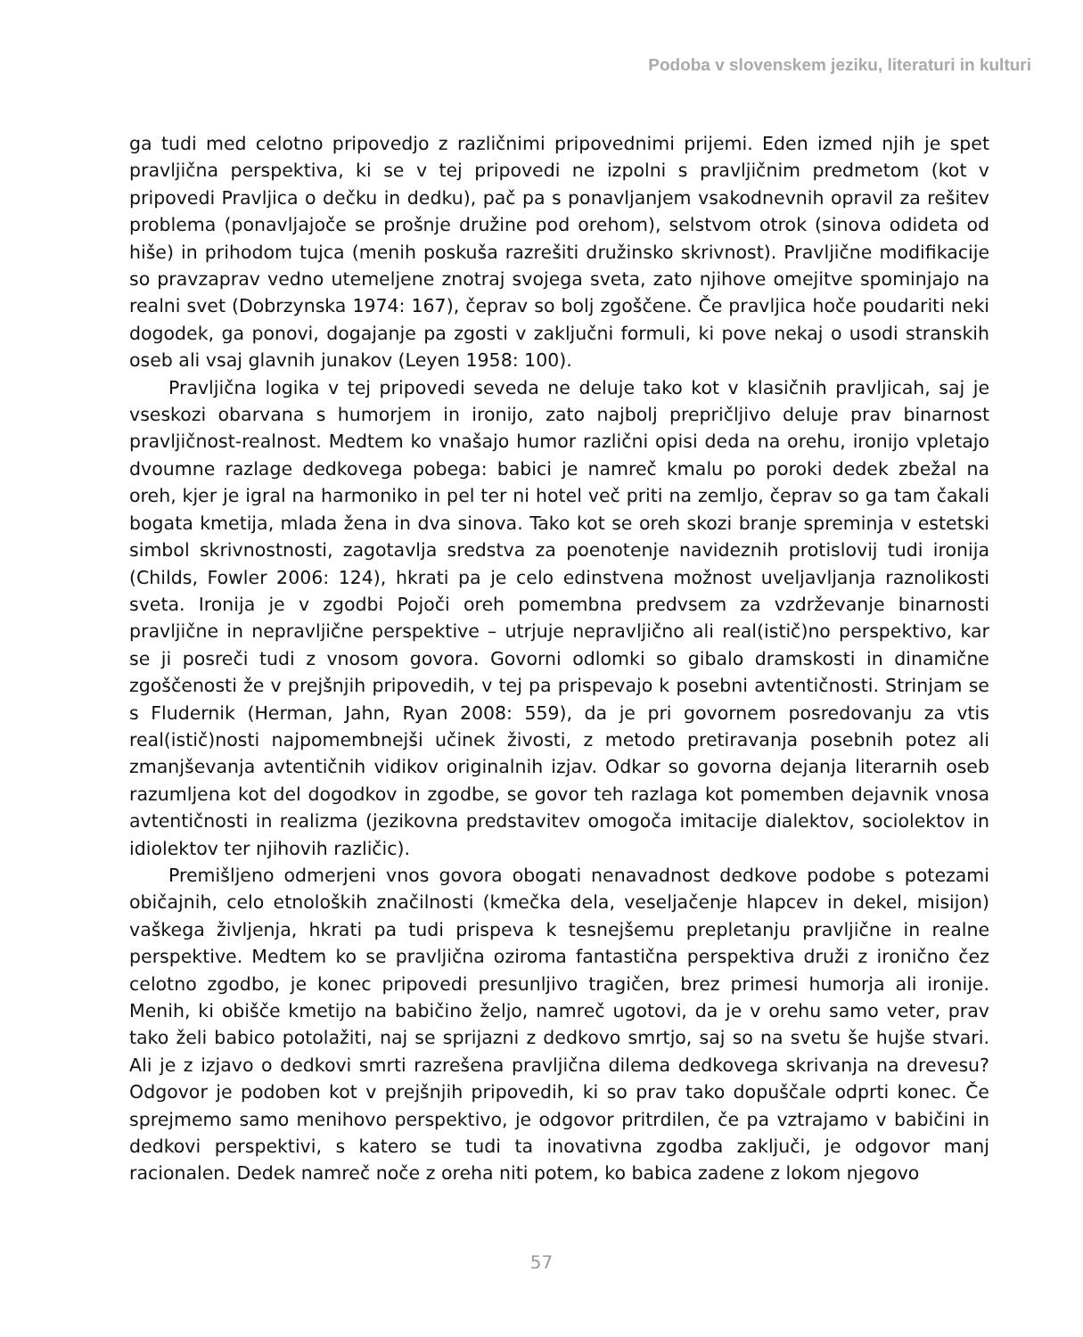Podoba v slovenskem jeziku, literaturi in kulturi
ga tudi med celotno pripovedjo z različnimi pripovednimi prijemi. Eden izmed njih je spet pravljična perspektiva, ki se v tej pripovedi ne izpolni s pravljičnim predmetom (kot v pripovedi Pravljica o dečku in dedku), pač pa s ponavljanjem vsakodnevnih opravil za rešitev problema (ponavljajoče se prošnje družine pod orehom), selstvom otrok (sinova odideta od hiše) in prihodom tujca (menih poskuša razrešiti družinsko skrivnost). Pravljične modifikacije so pravzaprav vedno utemeljene znotraj svojega sveta, zato njihove omejitve spominjajo na realni svet (Dobrzynska 1974: 167), čeprav so bolj zgoščene. Če pravljica hoče poudariti neki dogodek, ga ponovi, dogajanje pa zgosti v zaključni formuli, ki pove nekaj o usodi stranskih oseb ali vsaj glavnih junakov (Leyen 1958: 100).
Pravljična logika v tej pripovedi seveda ne deluje tako kot v klasičnih pravljicah, saj je vseskozi obarvana s humorjem in ironijo, zato najbolj prepričljivo deluje prav binarnost pravljičnost-realnost. Medtem ko vnašajo humor različni opisi deda na orehu, ironijo vpletajo dvoumne razlage dedkovega pobega: babici je namreč kmalu po poroki dedek zbežal na oreh, kjer je igral na harmoniko in pel ter ni hotel več priti na zemljo, čeprav so ga tam čakali bogata kmetija, mlada žena in dva sinova. Tako kot se oreh skozi branje spreminja v estetski simbol skrivnostnosti, zagotavlja sredstva za poenotenje navideznih protislovij tudi ironija (Childs, Fowler 2006: 124), hkrati pa je celo edinstvena možnost uveljavljanja raznolikosti sveta. Ironija je v zgodbi Pojoči oreh pomembna predvsem za vzdrževanje binarnosti pravljične in nepravljične perspektive – utrjuje nepravljično ali real(istič)no perspektivo, kar se ji posreči tudi z vnosom govora. Govorni odlomki so gibalo dramskosti in dinamične zgoščenosti že v prejšnjih pripovedih, v tej pa prispevajo k posebni avtentičnosti. Strinjam se s Fludernik (Herman, Jahn, Ryan 2008: 559), da je pri govornem posredovanju za vtis real(istič)nosti najpomembnejši učinek živosti, z metodo pretiravanja posebnih potez ali zmanjševanja avtentičnih vidikov originalnih izjav. Odkar so govorna dejanja literarnih oseb razumljena kot del dogodkov in zgodbe, se govor teh razlaga kot pomemben dejavnik vnosa avtentičnosti in realizma (jezikovna predstavitev omogoča imitacije dialektov, sociolektov in idiolektov ter njihovih različic).
Premišljeno odmerjeni vnos govora obogati nenavadnost dedkove podobe s potezami običajnih, celo etnoloških značilnosti (kmečka dela, veseljačenje hlapcev in dekel, misijon) vaškega življenja, hkrati pa tudi prispeva k tesnejšemu prepletanju pravljične in realne perspektive. Medtem ko se pravljična oziroma fantastična perspektiva druži z ironično čez celotno zgodbo, je konec pripovedi presunljivo tragičen, brez primesi humorja ali ironije. Menih, ki obišče kmetijo na babičino željo, namreč ugotovi, da je v orehu samo veter, prav tako želi babico potolažiti, naj se sprijazni z dedkovo smrtjo, saj so na svetu še hujše stvari. Ali je z izjavo o dedkovi smrti razrešena pravljična dilema dedkovega skrivanja na drevesu? Odgovor je podoben kot v prejšnjih pripovedih, ki so prav tako dopuščale odprti konec. Če sprejmemo samo menihovo perspektivo, je odgovor pritrdilen, če pa vztrajamo v babičini in dedkovi perspektivi, s katero se tudi ta inovativna zgodba zaključi, je odgovor manj racionalen. Dedek namreč noče z oreha niti potem, ko babica zadene z lokom njegovo
57